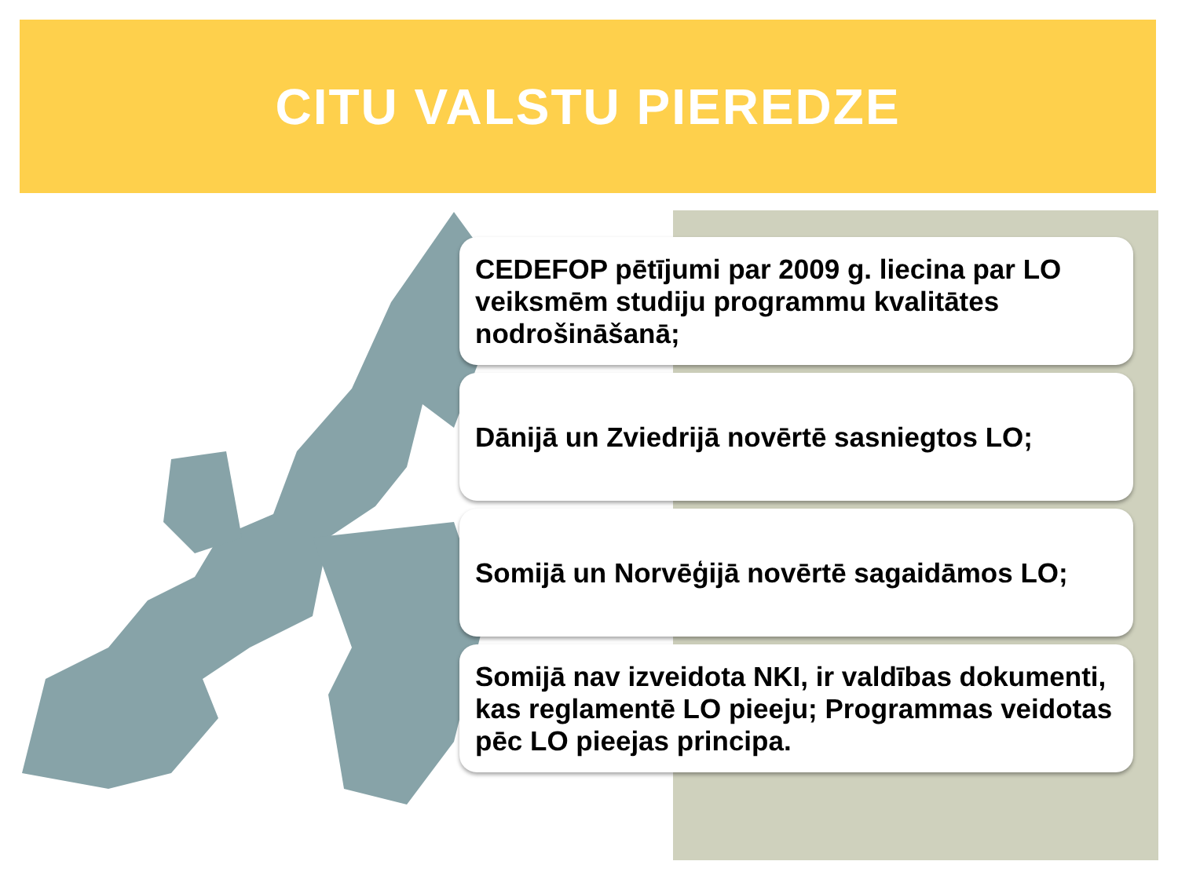CITU VALSTU PIEREDZE
CEDEFOP pētījumi par 2009 g. liecina par LO veiksmēm studiju programmu kvalitātes nodrošināšanā;
Dānijā un Zviedrijā novērtē sasniegtos LO;
Somijā un Norvēģijā novērtē sagaidāmos LO;
Somijā nav izveidota NKI, ir valdības dokumenti, kas reglamentē LO pieeju; Programmas veidotas pēc LO pieejas principa.